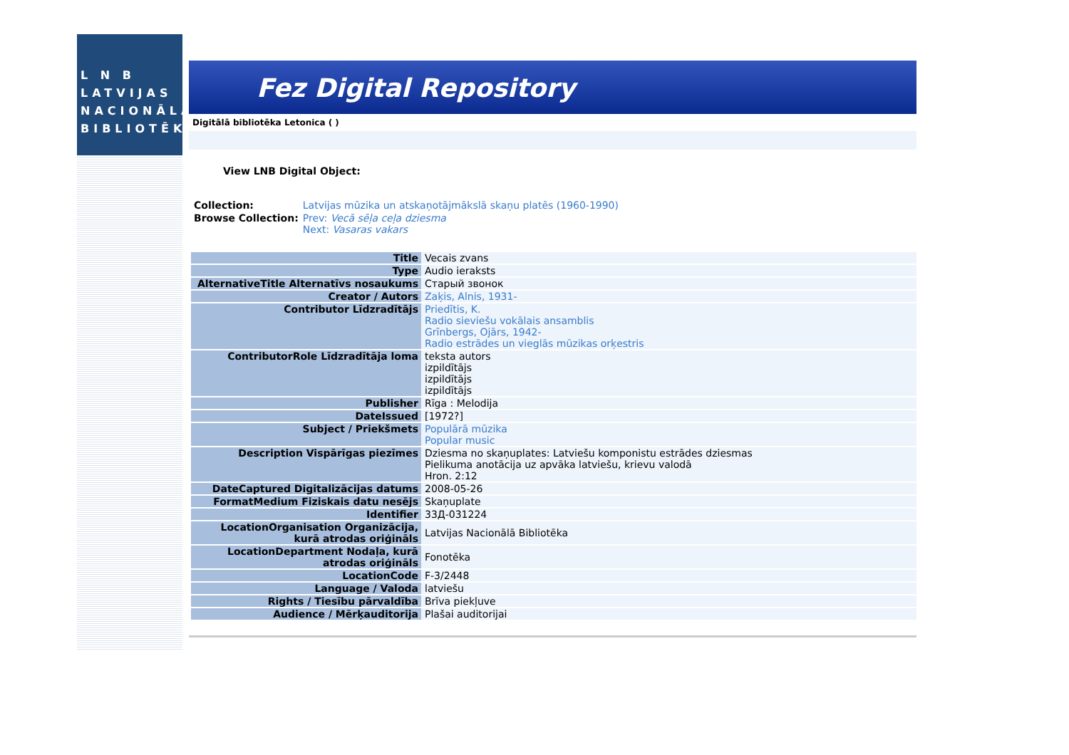L N B
LATVIJAS
NACIONĀLĀ
BIBLIOTĒKA
Fez Digital Repository
Digitālā bibliotēka Letonica ( )
View LNB Digital Object:
| Collection: | Latvijas mūzika un atskaņotājmākslā skaņu platēs (1960-1990) |
| Browse Collection: | Prev: Vecā sēļa ceļa dziesma Next: Vasaras vakars |
| Title | Vecais zvans |
| Type | Audio ieraksts |
| AlternativeTitle Alternatīvs nosaukums | Старый звонок |
| Creator / Autors | Zaķis, Alnis, 1931- |
| Contributor Līdzradītājs | Priedītis, K. Radio sieviešu vokālais ansamblis Grīnbergs, Ojārs, 1942- Radio estrādes un vieglās mūzikas orķestris |
| ContributorRole Līdzradītāja loma | teksta autors izpildītājs izpildītājs izpildītājs |
| Publisher | Rīga : Melodija |
| DateIssued | [1972?] |
| Subject / Priekšmets | Populārā mūzika Popular music |
| Description Vispārīgas piezīmes | Dziesma no skaņuplates: Latviešu komponistu estrādes dziesmas Pielikuma anotācija uz apvāka latviešu, krievu valodā Hron. 2:12 |
| DateCaptured Digitalizācijas datums | 2008-05-26 |
| FormatMedium Fiziskais datu nesējs | Skaņuplate |
| Identifier | 33Д-031224 |
| LocationOrganisation Organizācija, kurā atrodas oriģināls | Latvijas Nacionālā Bibliotēka |
| LocationDepartment Nodaļa, kurā atrodas oriģināls | Fonotēka |
| LocationCode | F-3/2448 |
| Language / Valoda | latviešu |
| Rights / Tiesību pārvaldība | Brīva piekļuve |
| Audience / Mērķauditorija | Plašai auditorijai |